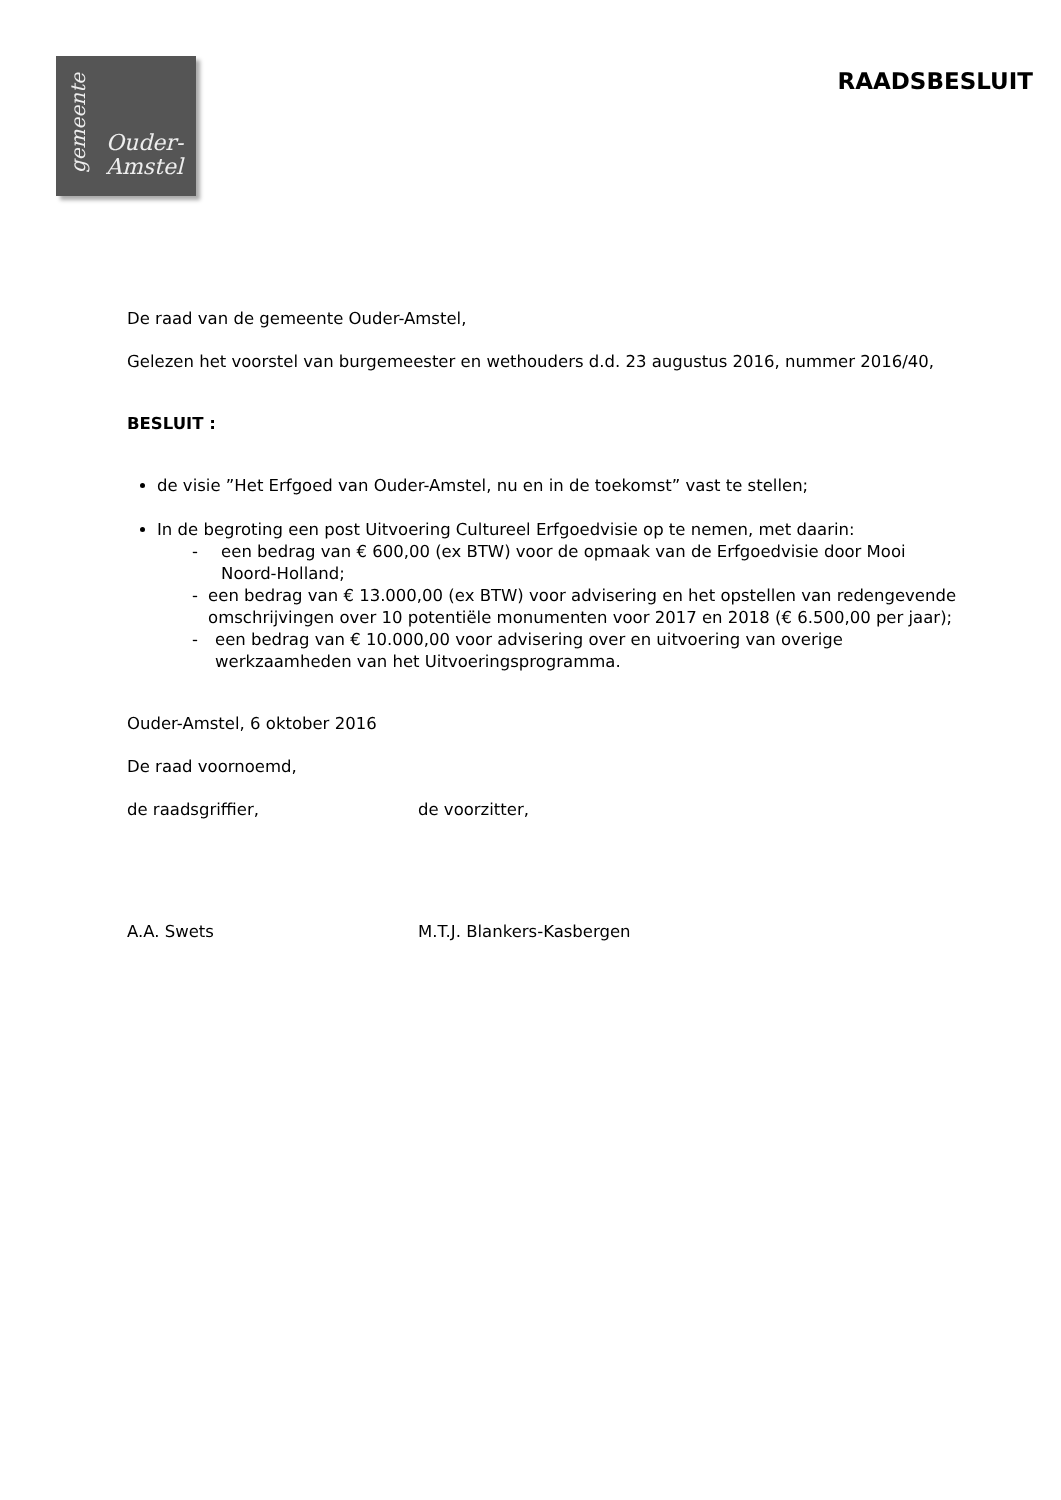gemeente
Ouder-
Amstel
RAADSBESLUIT
De raad van de gemeente Ouder-Amstel,
Gelezen het voorstel van burgemeester en wethouders d.d. 23 augustus 2016, nummer 2016/40,
BESLUIT :
de visie ”Het Erfgoed van Ouder-Amstel, nu en in de toekomst” vast te stellen;
In de begroting een post Uitvoering Cultureel Erfgoedvisie op te nemen, met daarin:
- een bedrag van € 600,00 (ex BTW) voor de opmaak van de Erfgoedvisie door Mooi Noord-Holland;
- een bedrag van € 13.000,00 (ex BTW) voor advisering en het opstellen van redengevende omschrijvingen over 10 potentiële monumenten voor 2017 en 2018 (€ 6.500,00 per jaar);
- een bedrag van € 10.000,00 voor advisering over en uitvoering van overige werkzaamheden van het Uitvoeringsprogramma.
Ouder-Amstel, 6 oktober 2016
De raad voornoemd,
de raadsgriffier, de voorzitter,
A.A. Swets M.T.J. Blankers-Kasbergen